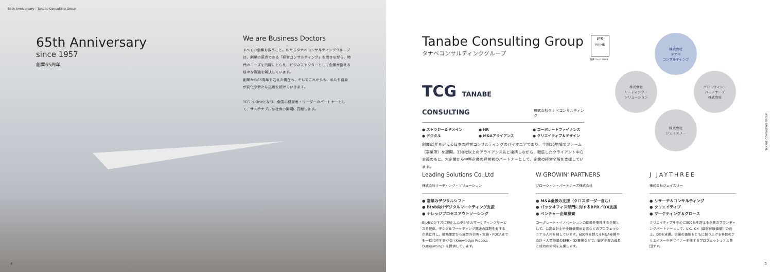65th Anniversary｜Tanabe Consulting Group
65th Anniversary
since 1957
創業65周年
We are Business Doctors
すべての企業を救うこと。私たちタナベコンサルティンググループは、創業の原点である「経営コンサルティング」を磨きながら、時代のニーズを的確にとらえ、ビジネスドクターとして企業が抱える様々な課題を解決しています。
創業から65周年を迎えた現在も、そしてこれからも、私たち自身が変化や新たな挑戦を続けていきます。
TCG is Oneとなり、全国の経営者・リーダーのパートナーとして、サステナブルな社会の実現に貢献します。
4
Tanabe Consulting Group
タナベコンサルティンググループ
JPX
PRIME
証券コード:9644
TCG TANABE CONSULTING 株式会社タナベコンサルティング
● ストラジー＆ドメイン ● HR ● コーポレートファイナンス ● デジタル ● M&Aアライアンス ● クリエイティブ＆デザイン
創業65年を迎える日本の経営コンサルティングのパイオニアであり、全国10地域でファーム（事業所）を展開。330社以上のアライアンス先と連携しながら、徹底したクライアント中心主義のもと、大企業から中堅企業の経営者のパートナーとして、企業の経営全般を支援しています。
株式会社
タナベ
コンサルティング
株式会社
リーディング・
ソリューション
グローウィン・
パートナーズ
株式会社
株式会社
ジェイスリー
Leading Solutions Co.,Ltd
株式会社リーディング・ソリューション
● 営業のデジタルシフト
● BtoB向けデジタルマーケティング支援
● ナレッジプロセスアウトソーシング
BtoBビジネスに特化したデジタルマーケティングサービスを提供。デジタルマーケティング関連の課題を有する企業に対し、戦略策定から施策の企画・実施・PDCAまでを一括代行するKPO（Knowledge Process Outsourcing）を提供しています。
W GROWIN' PARTNERS
グローウィン・パートナーズ株式会社
● M&A全般の支援（クロスボーダー含む）
● バックオフィス部門に対するBPR／DX支援
● ベンチャー企業投資
コーポレート・イノベーションの創造を支援する企業として、公認会計士や金融機関出身者などのプロフェッショナル人材を擁しています。600件を超えるM&A支援や会計・人事領域のBPR・DX支援などで、顧客企業の成長と成功の実現を支援します。
J JAYTHREE
株式会社ジェイスリー
● リサーチ＆コンサルティング
● クリエイティブ
● マーケティング＆グロース
クリエイティブを中心に500社を超える企業のブランディングパートナーとして、UX、CX（顧客体験価値）の向上、DXを支援。企業の価値をともに創り上げる多数のクリエイターやデザイナーを擁するプロフェッショナル集団です。
TANABE CONSULTING GROUP
5